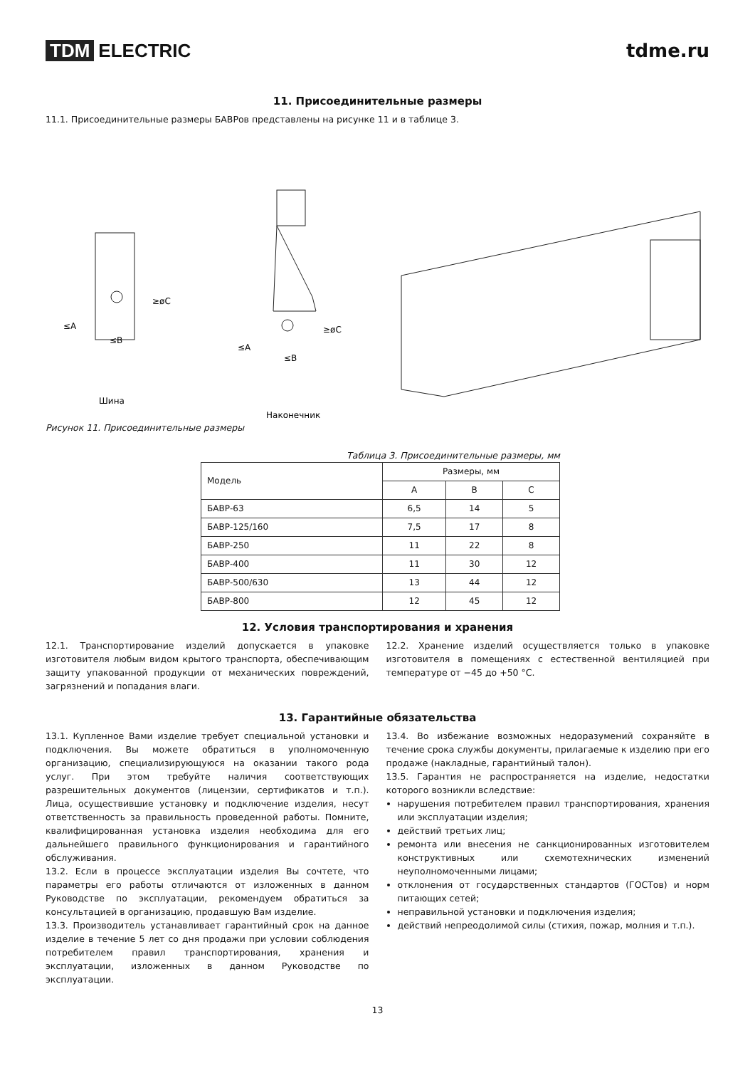TDM ELECTRIC tdme.ru
11. Присоединительные размеры
11.1. Присоединительные размеры БАВРов представлены на рисунке 11 и в таблице 3.
≥øC
≤A
≤B
Шина
≥øC
≤A
≤B
Наконечник
Рисунок 11. Присоединительные размеры
Таблица 3. Присоединительные размеры, мм
| Модель | Размеры, мм | | |
| --- | --- | --- | --- |
| | A | B | C |
| БАВР-63 | 6,5 | 14 | 5 |
| БАВР-125/160 | 7,5 | 17 | 8 |
| БАВР-250 | 11 | 22 | 8 |
| БАВР-400 | 11 | 30 | 12 |
| БАВР-500/630 | 13 | 44 | 12 |
| БАВР-800 | 12 | 45 | 12 |
12. Условия транспортирования и хранения
12.1. Транспортирование изделий допускается в упаковке изготовителя любым видом крытого транспорта, обеспечивающим защиту упакованной продукции от механических повреждений, загрязнений и попадания влаги.
12.2. Хранение изделий осуществляется только в упаковке изготовителя в помещениях с естественной вентиляцией при температуре от −45 до +50 °C.
13. Гарантийные обязательства
13.1. Купленное Вами изделие требует специальной установки и подключения. Вы можете обратиться в уполномоченную организацию, специализирующуюся на оказании такого рода услуг. При этом требуйте наличия соответствующих разрешительных документов (лицензии, сертификатов и т.п.). Лица, осуществившие установку и подключение изделия, несут ответственность за правильность проведенной работы. Помните, квалифицированная установка изделия необходима для его дальнейшего правильного функционирования и гарантийного обслуживания.
13.2. Если в процессе эксплуатации изделия Вы сочтете, что параметры его работы отличаются от изложенных в данном Руководстве по эксплуатации, рекомендуем обратиться за консультацией в организацию, продавшую Вам изделие.
13.3. Производитель устанавливает гарантийный срок на данное изделие в течение 5 лет со дня продажи при условии соблюдения потребителем правил транспортирования, хранения и эксплуатации, изложенных в данном Руководстве по эксплуатации.
13.4. Во избежание возможных недоразумений сохраняйте в течение срока службы документы, прилагаемые к изделию при его продаже (накладные, гарантийный талон).
13.5. Гарантия не распространяется на изделие, недостатки которого возникли вследствие:
нарушения потребителем правил транспортирования, хранения или эксплуатации изделия;
действий третьих лиц;
ремонта или внесения не санкционированных изготовителем конструктивных или схемотехнических изменений неуполномоченными лицами;
отклонения от государственных стандартов (ГОСТов) и норм питающих сетей;
неправильной установки и подключения изделия;
действий непреодолимой силы (стихия, пожар, молния и т.п.).
13